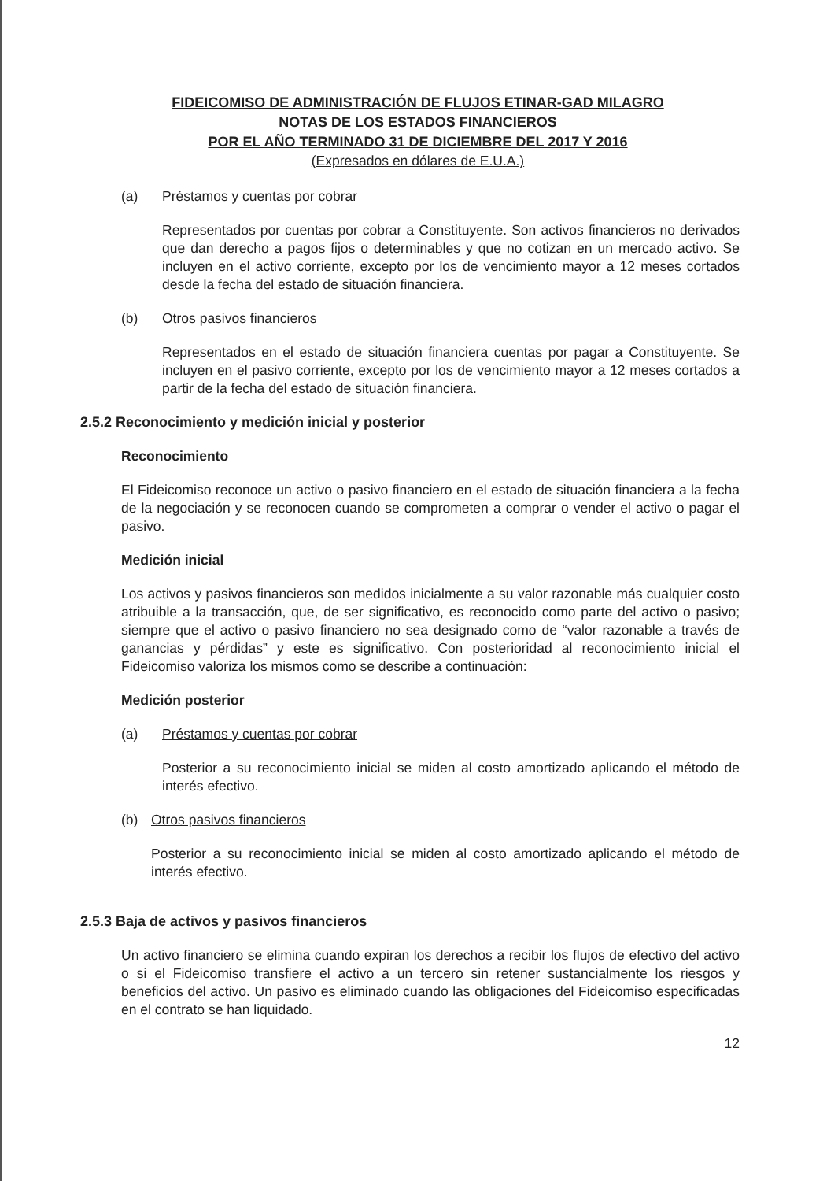FIDEICOMISO DE ADMINISTRACIÓN DE FLUJOS ETINAR-GAD MILAGRO
NOTAS DE LOS ESTADOS FINANCIEROS
POR EL AÑO TERMINADO 31 DE DICIEMBRE DEL 2017 Y 2016
(Expresados en dólares de E.U.A.)
(a) Préstamos y cuentas por cobrar
Representados por cuentas por cobrar a Constituyente. Son activos financieros no derivados que dan derecho a pagos fijos o determinables y que no cotizan en un mercado activo. Se incluyen en el activo corriente, excepto por los de vencimiento mayor a 12 meses cortados desde la fecha del estado de situación financiera.
(b) Otros pasivos financieros
Representados en el estado de situación financiera cuentas por pagar a Constituyente. Se incluyen en el pasivo corriente, excepto por los de vencimiento mayor a 12 meses cortados a partir de la fecha del estado de situación financiera.
2.5.2 Reconocimiento y medición inicial y posterior
Reconocimiento
El Fideicomiso reconoce un activo o pasivo financiero en el estado de situación financiera a la fecha de la negociación y se reconocen cuando se comprometen a comprar o vender el activo o pagar el pasivo.
Medición inicial
Los activos y pasivos financieros son medidos inicialmente a su valor razonable más cualquier costo atribuible a la transacción, que, de ser significativo, es reconocido como parte del activo o pasivo; siempre que el activo o pasivo financiero no sea designado como de “valor razonable a través de ganancias y pérdidas” y este es significativo. Con posterioridad al reconocimiento inicial el Fideicomiso valoriza los mismos como se describe a continuación:
Medición posterior
(a) Préstamos y cuentas por cobrar
Posterior a su reconocimiento inicial se miden al costo amortizado aplicando el método de interés efectivo.
(b) Otros pasivos financieros
Posterior a su reconocimiento inicial se miden al costo amortizado aplicando el método de interés efectivo.
2.5.3 Baja de activos y pasivos financieros
Un activo financiero se elimina cuando expiran los derechos a recibir los flujos de efectivo del activo o si el Fideicomiso transfiere el activo a un tercero sin retener sustancialmente los riesgos y beneficios del activo. Un pasivo es eliminado cuando las obligaciones del Fideicomiso especificadas en el contrato se han liquidado.
12